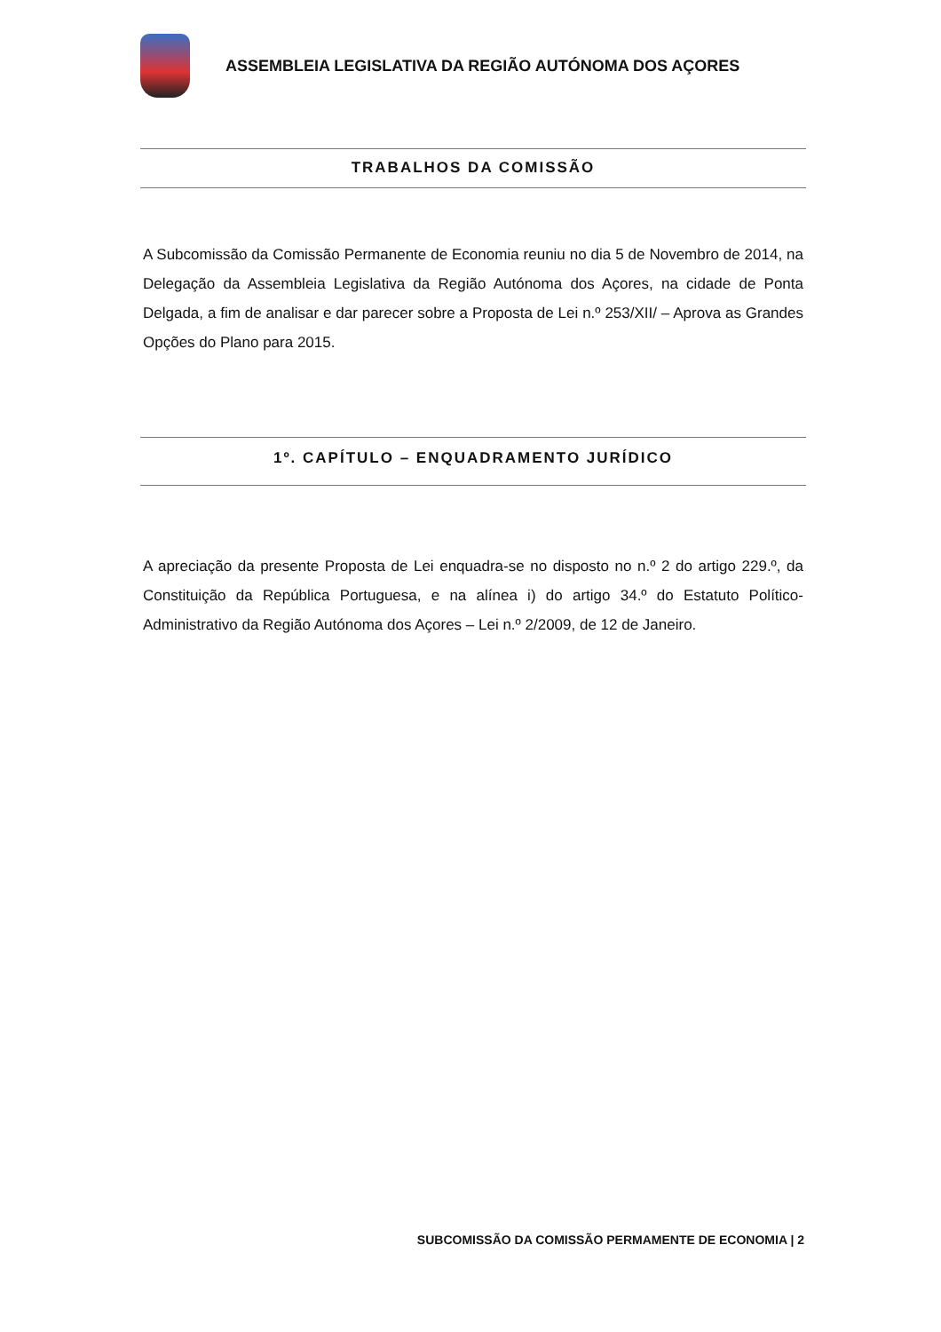ASSEMBLEIA LEGISLATIVA DA REGIÃO AUTÓNOMA DOS AÇORES
TRABALHOS DA COMISSÃO
A Subcomissão da Comissão Permanente de Economia reuniu no dia 5 de Novembro de 2014, na Delegação da Assembleia Legislativa da Região Autónoma dos Açores, na cidade de Ponta Delgada, a fim de analisar e dar parecer sobre a Proposta de Lei n.º 253/XII/ – Aprova as Grandes Opções do Plano para 2015.
1º. CAPÍTULO – ENQUADRAMENTO JURÍDICO
A apreciação da presente Proposta de Lei enquadra-se no disposto no n.º 2 do artigo 229.º, da Constituição da República Portuguesa, e na alínea i) do artigo 34.º do Estatuto Político-Administrativo da Região Autónoma dos Açores – Lei n.º 2/2009, de 12 de Janeiro.
SUBCOMISSÃO DA COMISSÃO PERMAMENTE DE ECONOMIA | 2